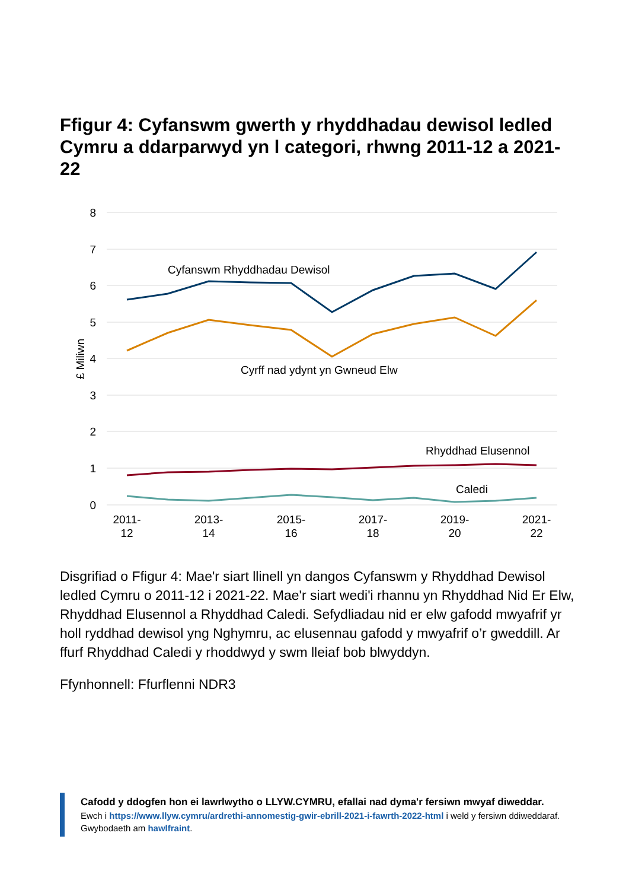Ffigur 4: Cyfanswm gwerth y rhyddhadau dewisol ledled Cymru a ddarparwyd yn l categori, rhwng 2011-12 a 2021-22
8
7
6
5
4
3
2
1
0
£ Miliwn
Cyfanswm Rhyddhadau Dewisol
Cyrff nad ydynt yn Gwneud Elw
Rhyddhad Elusennol
Caledi
2011-
12
2013-
14
2015-
16
2017-
18
2019-
20
2021-
22
Disgrifiad o Ffigur 4: Mae'r siart llinell yn dangos Cyfanswm y Rhyddhad Dewisol ledled Cymru o 2011-12 i 2021-22. Mae'r siart wedi'i rhannu yn Rhyddhad Nid Er Elw, Rhyddhad Elusennol a Rhyddhad Caledi. Sefydliadau nid er elw gafodd mwyafrif yr holl ryddhad dewisol yng Nghymru, ac elusennau gafodd y mwyafrif o’r gweddill. Ar ffurf Rhyddhad Caledi y rhoddwyd y swm lleiaf bob blwyddyn.
Ffynhonnell: Ffurflenni NDR3
Cafodd y ddogfen hon ei lawrlwytho o LLYW.CYMRU, efallai nad dyma'r fersiwn mwyaf diweddar.
Ewch i https://www.llyw.cymru/ardrethi-annomestig-gwir-ebrill-2021-i-fawrth-2022-html i weld y fersiwn ddiweddaraf.
Gwybodaeth am hawlfraint.